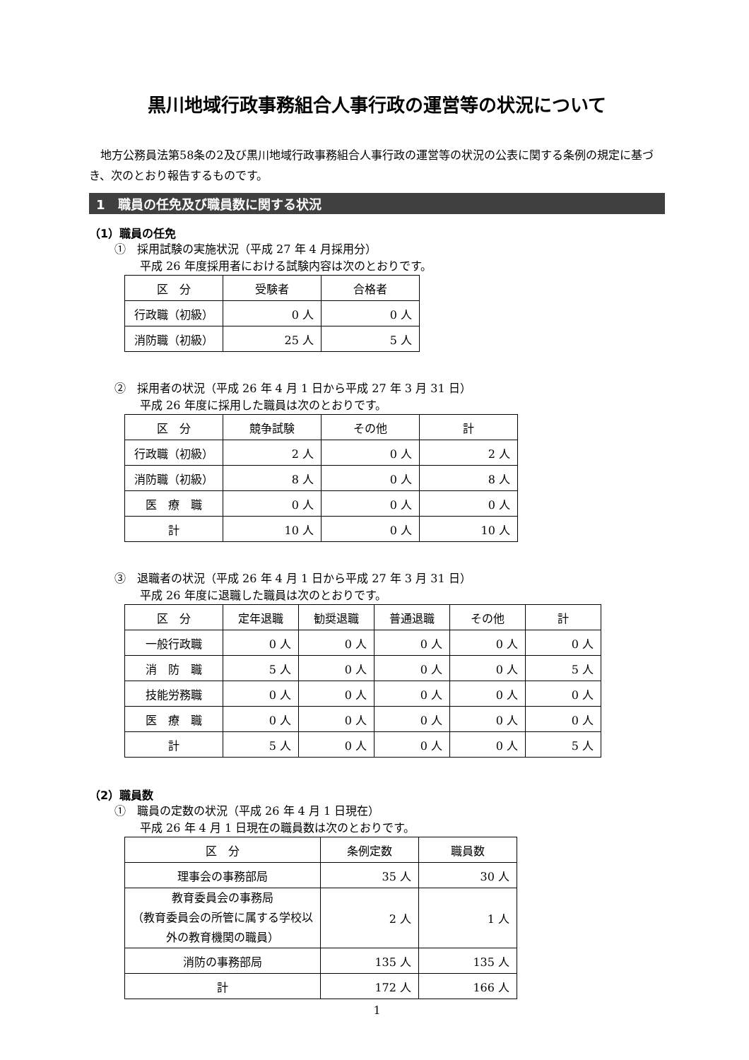黒川地域行政事務組合人事行政の運営等の状況について
地方公務員法第58条の2及び黒川地域行政事務組合人事行政の運営等の状況の公表に関する条例の規定に基づき、次のとおり報告するものです。
1　職員の任免及び職員数に関する状況
（1）職員の任免
①　採用試験の実施状況（平成 27 年 4 月採用分）
平成 26 年度採用者における試験内容は次のとおりです。
| 区 分 | 受験者 | 合格者 |
| --- | --- | --- |
| 行政職（初級） | 0 人 | 0 人 |
| 消防職（初級） | 25 人 | 5 人 |
②　採用者の状況（平成 26 年 4 月 1 日から平成 27 年 3 月 31 日）
平成 26 年度に採用した職員は次のとおりです。
| 区 分 | 競争試験 | その他 | 計 |
| --- | --- | --- | --- |
| 行政職（初級） | 2 人 | 0 人 | 2 人 |
| 消防職（初級） | 8 人 | 0 人 | 8 人 |
| 医 療 職 | 0 人 | 0 人 | 0 人 |
| 計 | 10 人 | 0 人 | 10 人 |
③　退職者の状況（平成 26 年 4 月 1 日から平成 27 年 3 月 31 日）
平成 26 年度に退職した職員は次のとおりです。
| 区 分 | 定年退職 | 勧奨退職 | 普通退職 | その他 | 計 |
| --- | --- | --- | --- | --- | --- |
| 一般行政職 | 0 人 | 0 人 | 0 人 | 0 人 | 0 人 |
| 消 防 職 | 5 人 | 0 人 | 0 人 | 0 人 | 5 人 |
| 技能労務職 | 0 人 | 0 人 | 0 人 | 0 人 | 0 人 |
| 医 療 職 | 0 人 | 0 人 | 0 人 | 0 人 | 0 人 |
| 計 | 5 人 | 0 人 | 0 人 | 0 人 | 5 人 |
（2）職員数
①　職員の定数の状況（平成 26 年 4 月 1 日現在）
平成 26 年 4 月 1 日現在の職員数は次のとおりです。
| 区 分 | 条例定数 | 職員数 |
| --- | --- | --- |
| 理事会の事務部局 | 35 人 | 30 人 |
| 教育委員会の事務局 （教育委員会の所管に属する学校以外の教育機関の職員） | 2 人 | 1 人 |
| 消防の事務部局 | 135 人 | 135 人 |
| 計 | 172 人 | 166 人 |
1